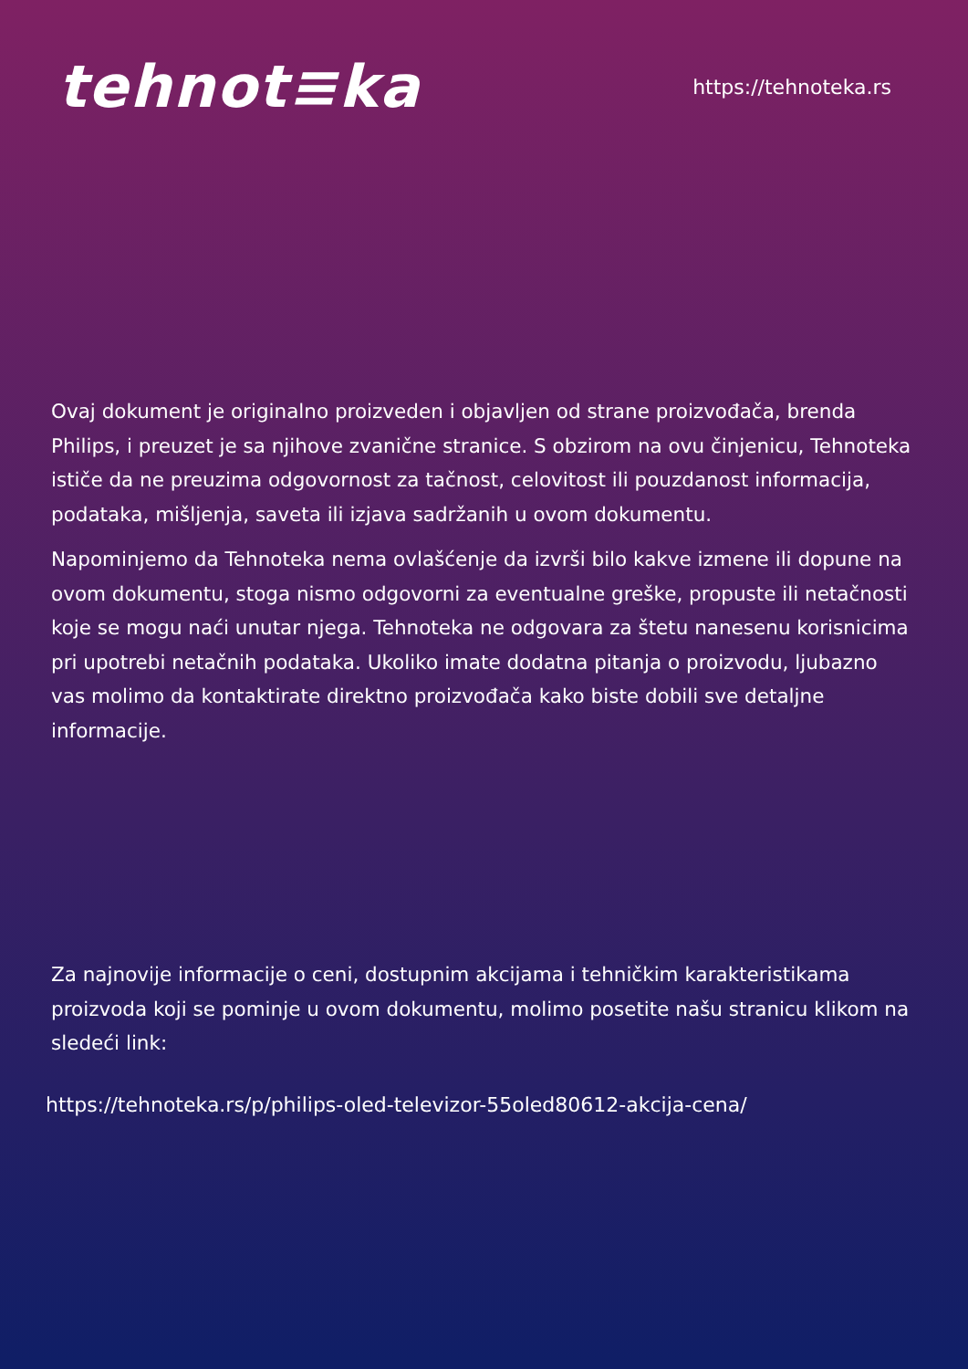tehnot≡ka
https://tehnoteka.rs
Ovaj dokument je originalno proizveden i objavljen od strane proizvođača, brenda Philips, i preuzet je sa njihove zvanične stranice. S obzirom na ovu činjenicu, Tehnoteka ističe da ne preuzima odgovornost za tačnost, celovitost ili pouzdanost informacija, podataka, mišljenja, saveta ili izjava sadržanih u ovom dokumentu.
Napominjemo da Tehnoteka nema ovlašćenje da izvrši bilo kakve izmene ili dopune na ovom dokumentu, stoga nismo odgovorni za eventualne greške, propuste ili netačnosti koje se mogu naći unutar njega. Tehnoteka ne odgovara za štetu nanesenu korisnicima pri upotrebi netačnih podataka. Ukoliko imate dodatna pitanja o proizvodu, ljubazno vas molimo da kontaktirate direktno proizvođača kako biste dobili sve detaljne informacije.
Za najnovije informacije o ceni, dostupnim akcijama i tehničkim karakteristikama proizvoda koji se pominje u ovom dokumentu, molimo posetite našu stranicu klikom na sledeći link:
https://tehnoteka.rs/p/philips-oled-televizor-55oled80612-akcija-cena/